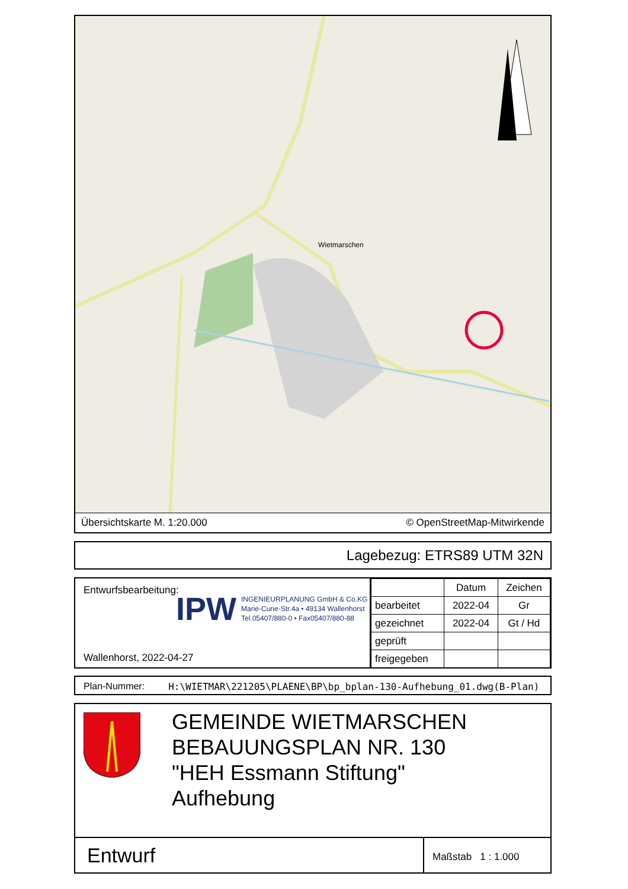Wietmarschen
Übersichtskarte M. 1:20.000 © OpenStreetMap-Mitwirkende
Lagebezug: ETRS89 UTM 32N
Entwurfsbearbeitung:
IPW INGENIEURPLANUNG GmbH & Co.KG
Marie-Curie-Str.4a • 49134 Wallenhorst
Tel.05407/880-0 • Fax05407/880-88
Wallenhorst, 2022-04-27
| | Datum | Zeichen |
| bearbeitet | 2022-04 | Gr |
| gezeichnet | 2022-04 | Gt / Hd |
| geprüft | | |
| freigegeben | | |
Plan-Nummer: H:\WIETMAR\221205\PLAENE\BP\bp_bplan-130-Aufhebung_01.dwg(B-Plan)
GEMEINDE WIETMARSCHEN
BEBAUUNGSPLAN NR. 130
"HEH Essmann Stiftung"
Aufhebung
Entwurf
Maßstab 1 : 1.000